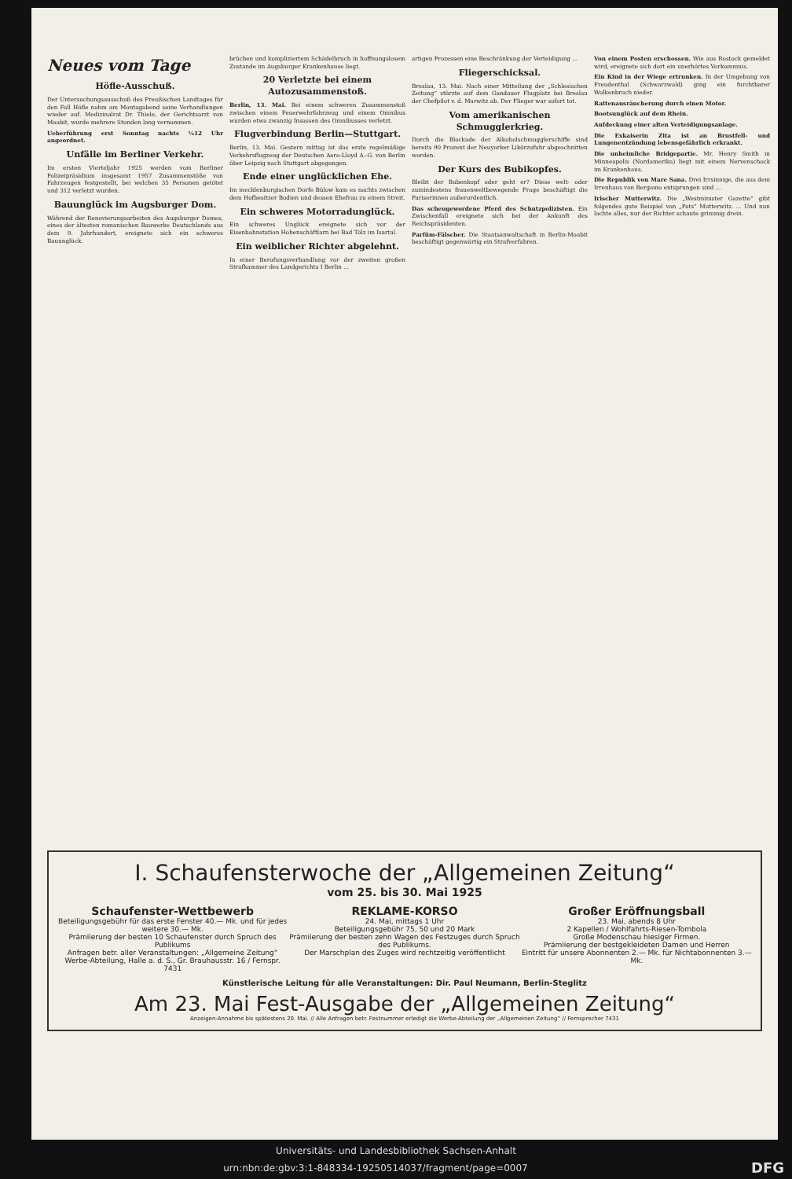Neues vom Tage
Höfle-Ausschuß.
Der Untersuchungsausschuß des Preußischen Landtages für den Fall Höfle nahm am Montagabend seine Verhandlungen wieder auf. Medizinalrat Dr. Thiele, der Gerichtsarzt von Moabit, wurde mehrere Stunden lang vernommen.
Ueberführung erst Sonntag nachts ½12 Uhr angeordnet.
Unfälle im Berliner Verkehr.
Im ersten Vierteljahr 1925 werden vom Berliner Polizeipräsidium insgesamt 1957 Zusammenstöße von Fahrzeugen festgestellt, bei welchen 35 Personen getötet und 312 verletzt wurden.
Bauunglück im Augsburger Dom.
Während der Renovierungsarbeiten des Augsburger Domes, eines der ältesten romanischen Bauwerke Deutschlands aus dem 9. Jahrhundert, ereignete sich ein schweres Bauunglück.
brüchen und kompliziertem Schädelbruch in hoffnungslosem Zustande im Augsburger Krankenhause liegt.
20 Verletzte bei einem Autozusammenstoß.
Berlin, 13. Mai. Bei einem schweren Zusammenstoß zwischen einem Feuerwehrfahrzeug und einem Omnibus wurden etwa zwanzig Insassen des Omnibusses verletzt.
Flugverbindung Berlin—Stuttgart.
Berlin, 13. Mai. Gestern mittag ist das erste regelmäßige Verkehrsflugzeug der Deutschen Aero-Lloyd A.-G. von Berlin über Leipzig nach Stuttgart abgegangen.
Ende einer unglücklichen Ehe.
Im mecklenburgischen Dorfe Bülow kam es nachts zwischen dem Hofbesitzer Bodien und dessen Ehefrau zu einem Streit.
Ein schweres Motorradunglück.
Ein schweres Unglück ereignete sich vor der Eisenbahnstation Hohenschäftlarn bei Bad Tölz im Isartal.
Ein weiblicher Richter abgelehnt.
In einer Berufungsverhandlung vor der zweiten großen Strafkammer des Landgerichts I Berlin ...
artigen Prozessen eine Beschränkung der Verteidigung ...
Fliegerschicksal.
Breslau, 13. Mai. Nach einer Mitteilung der „Schlesischen Zeitung“ stürzte auf dem Gandauer Flugplatz bei Breslau der Chefpilot v. d. Marwitz ab. Der Flieger war sofort tot.
Vom amerikanischen Schmugglerkrieg.
Durch die Blockade der Alkoholschmugglerschiffe sind bereits 90 Prozent der Neuyorker Likörzufuhr abgeschnitten worden.
Der Kurs des Bubikopfes.
Bleibt der Bubenkopf oder geht er? Diese welt- oder zumindestens frauenweltbewegende Frage beschäftigt die Pariserinnen außerordentlich.
Das scheugewordene Pferd des Schutzpolizisten. Ein Zwischenfall ereignete sich bei der Ankunft des Reichspräsidenten.
Parfüm-Fälscher. Die Staatsanwaltschaft in Berlin-Moabit beschäftigt gegenwärtig ein Strafverfahren.
Von einem Posten erschossen. Wie aus Rostock gemeldet wird, ereignete sich dort ein unerhörtes Vorkommnis.
Ein Kind in der Wiege ertrunken. In der Umgebung von Freudenthal (Schwarzwald) ging ein furchtbarer Wolkenbruch nieder.
Rattenausräucherung durch einen Motor.
Bootsunglück auf dem Rhein.
Aufdeckung einer alten Verteidigungsanlage.
Die Exkaiserin Zita ist an Brustfell- und Lungenentzündung lebensgefährlich erkrankt.
Die unheimliche Bridgepartie. Mr. Henry Smith in Minneapolis (Nordamerika) liegt mit einem Nervenschock im Krankenhaus.
Die Republik von Mare Sana. Drei Irrsinnige, die aus dem Irrenhaus von Bergamo entsprungen sind ...
Irischer Mutterwitz. Die „Westminister Gazette“ gibt folgendes gute Beispiel von „Pats“ Mutterwitz. ... Und nun lachte alles, nur der Richter schaute grimmig drein.
I. Schaufensterwoche der „Allgemeinen Zeitung“
vom 25. bis 30. Mai 1925
Schaufenster-Wettbewerb
Beteiligungsgebühr für das erste Fenster 40.— Mk. und für jedes weitere 30.— Mk.
Prämiierung der besten 10 Schaufenster durch Spruch des Publikums
Anfragen betr. aller Veranstaltungen: „Allgemeine Zeitung“ Werbe-Abteilung, Halle a. d. S., Gr. Brauhausstr. 16 / Fernspr. 7431
REKLAME-KORSO
24. Mai, mittags 1 Uhr
Beteiligungsgebühr 75, 50 und 20 Mark
Prämiierung der besten zehn Wagen des Festzuges durch Spruch des Publikums.
Der Marschplan des Zuges wird rechtzeitig veröffentlicht
Großer Eröffnungsball
23. Mai, abends 8 Uhr
2 Kapellen / Wohlfahrts-Riesen-Tombola
Große Modenschau hiesiger Firmen.
Prämiierung der bestgekleideten Damen und Herren
Eintritt für unsere Abonnenten 2.— Mk. für Nichtabonnenten 3.— Mk.
Künstlerische Leitung für alle Veranstaltungen: Dir. Paul Neumann, Berlin-Steglitz
Am 23. Mai Fest-Ausgabe der „Allgemeinen Zeitung“
Anzeigen-Annahme bis spätestens 20. Mai. // Alle Anfragen betr. Festnummer erledigt die Werbe-Abteilung der „Allgemeinen Zeitung“ // Fernsprecher 7431
Universitäts- und Landesbibliothek Sachsen-Anhalt
urn:nbn:de:gbv:3:1-848334-19250514037/fragment/page=0007 DFG